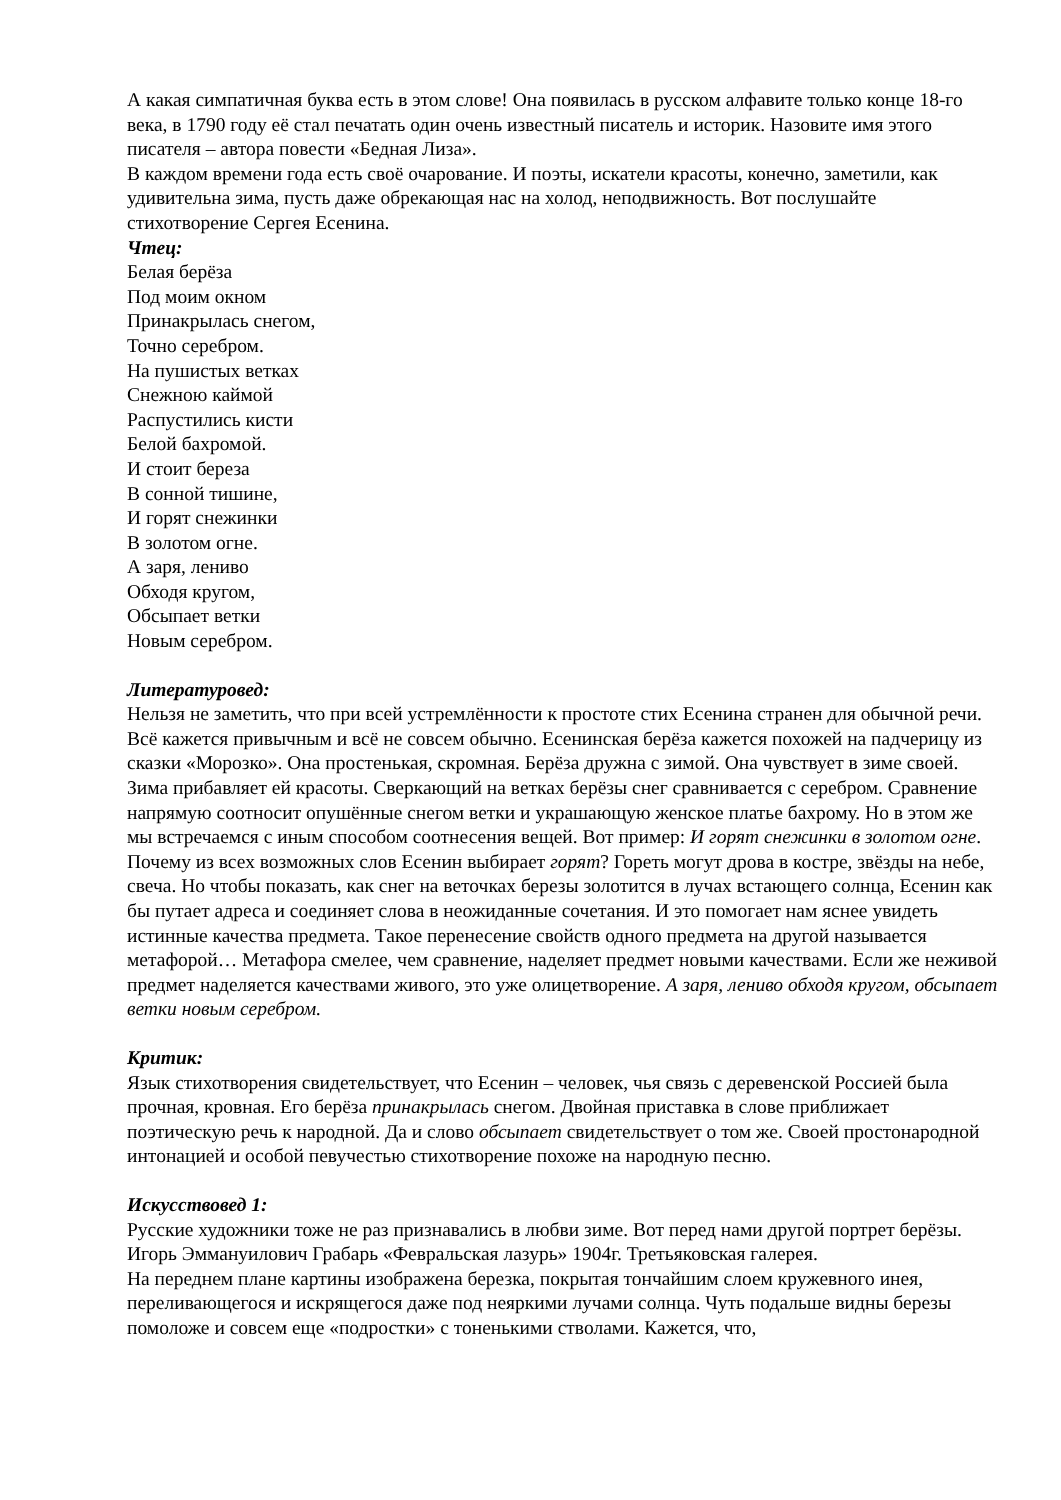А какая симпатичная буква есть в этом слове! Она появилась в русском алфавите только конце 18-го века, в 1790 году её стал печатать один очень известный писатель и историк. Назовите имя этого писателя – автора повести «Бедная Лиза».
В каждом времени года есть своё очарование. И поэты, искатели красоты, конечно, заметили, как удивительна зима, пусть даже обрекающая нас на холод, неподвижность. Вот послушайте стихотворение Сергея Есенина.
Чтец:
Белая берёза
Под моим окном
Принакрылась снегом,
Точно серебром.
На пушистых ветках
Снежною каймой
Распустились кисти
Белой бахромой.
И стоит береза
В сонной тишине,
И горят снежинки
В золотом огне.
А заря, лениво
Обходя кругом,
Обсыпает ветки
Новым серебром.
Литературовед:
Нельзя не заметить, что при всей устремлённости к простоте стих Есенина странен для обычной речи. Всё кажется привычным и всё не совсем обычно. Есенинская берёза кажется похожей на падчерицу из сказки «Морозко». Она простенькая, скромная. Берёза дружна с зимой. Она чувствует в зиме своей. Зима прибавляет ей красоты. Сверкающий на ветках берёзы снег сравнивается с серебром. Сравнение напрямую соотносит опушённые снегом ветки и украшающую женское платье бахрому. Но в этом же мы встречаемся с иным способом соотнесения вещей. Вот пример: И горят снежинки в золотом огне. Почему из всех возможных слов Есенин выбирает горят? Гореть могут дрова в костре, звёзды на небе, свеча. Но чтобы показать, как снег на веточках березы золотится в лучах встающего солнца, Есенин как бы путает адреса и соединяет слова в неожиданные сочетания. И это помогает нам яснее увидеть истинные качества предмета. Такое перенесение свойств одного предмета на другой называется метафорой… Метафора смелее, чем сравнение, наделяет предмет новыми качествами. Если же неживой предмет наделяется качествами живого, это уже олицетворение. А заря, лениво обходя кругом, обсыпает ветки новым серебром.
Критик:
Язык стихотворения свидетельствует, что Есенин – человек, чья связь с деревенской Россией была прочная, кровная. Его берёза принакрылась снегом. Двойная приставка в слове приближает поэтическую речь к народной. Да и слово обсыпает свидетельствует о том же. Своей простонародной интонацией и особой певучестью стихотворение похоже на народную песню.
Искусствовед 1:
Русские художники тоже не раз признавались в любви зиме. Вот перед нами другой портрет берёзы.
Игорь Эммануилович Грабарь «Февральская лазурь» 1904г. Третьяковская галерея.
На переднем плане картины изображена березка, покрытая тончайшим слоем кружевного инея, переливающегося и искрящегося даже под неяркими лучами солнца. Чуть подальше видны березы помоложе и совсем еще «подростки» с тоненькими стволами. Кажется, что,